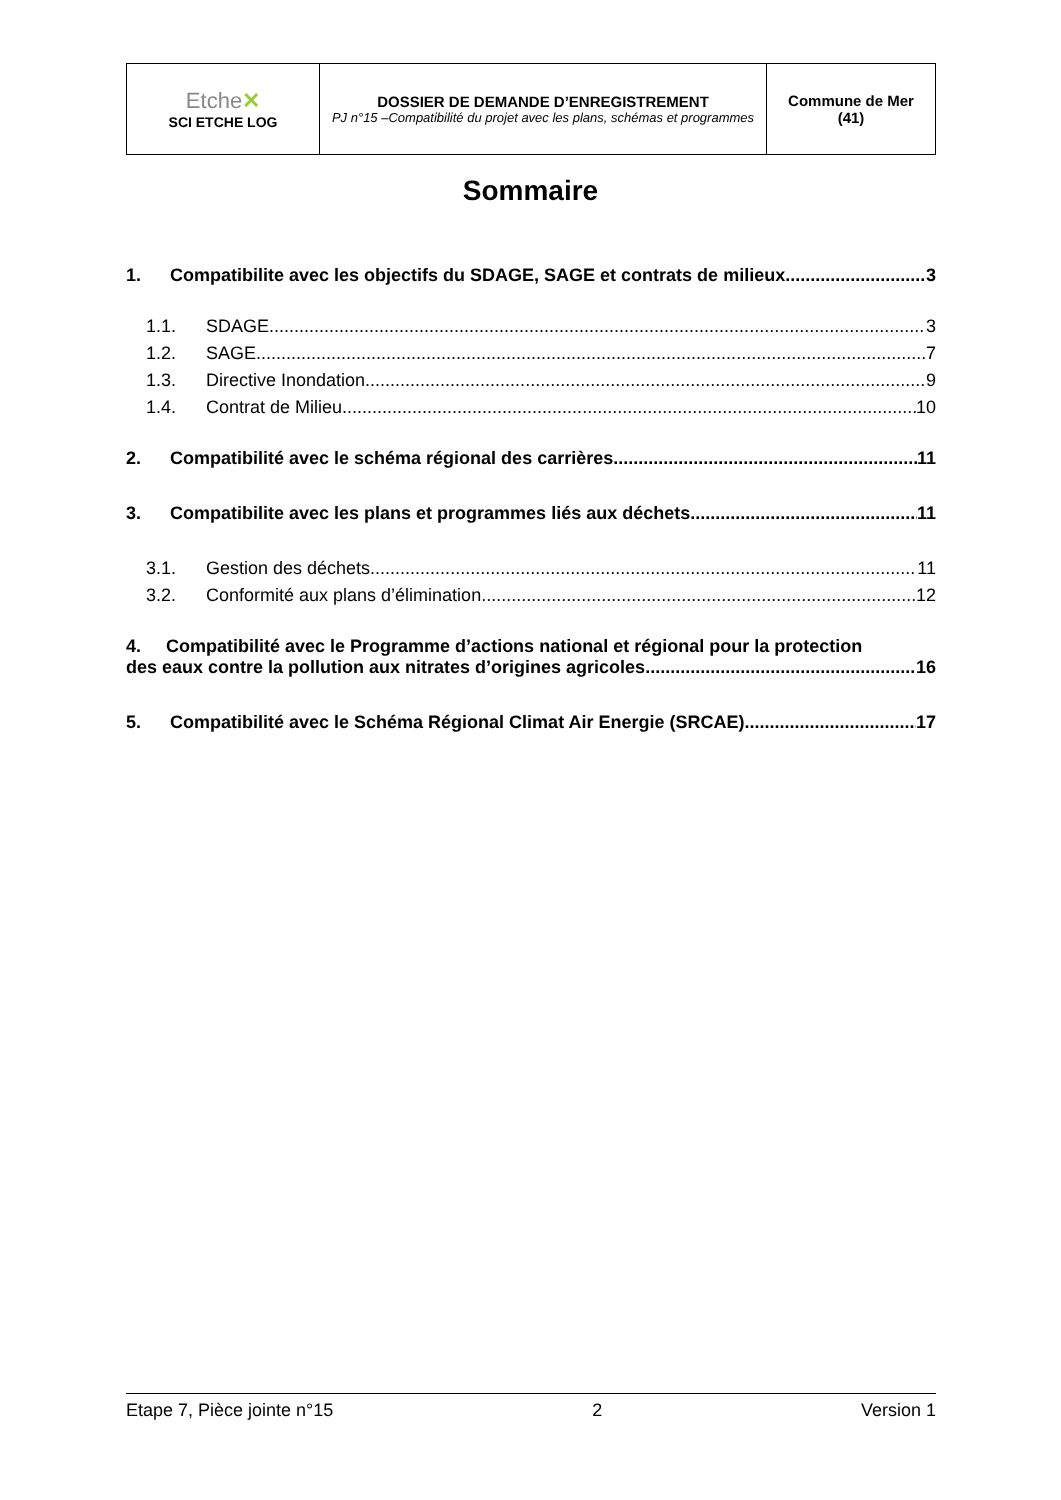| Etche ✕ SCI ETCHE LOG | DOSSIER DE DEMANDE D’ENREGISTREMENT PJ n°15 –Compatibilité du projet avec les plans, schémas et programmes | Commune de Mer (41) |
Sommaire
1. Compatibilite avec les objectifs du SDAGE, SAGE et contrats de milieux 3
1.1. SDAGE 3
1.2. SAGE 7
1.3. Directive Inondation 9
1.4. Contrat de Milieu 10
2. Compatibilité avec le schéma régional des carrières 11
3. Compatibilite avec les plans et programmes liés aux déchets 11
3.1. Gestion des déchets 11
3.2. Conformité aux plans d’élimination 12
4. Compatibilité avec le Programme d’actions national et régional pour la protection
des eaux contre la pollution aux nitrates d’origines agricoles 16
5. Compatibilité avec le Schéma Régional Climat Air Energie (SRCAE) 17
Etape 7, Pièce jointe n°15 2 Version 1